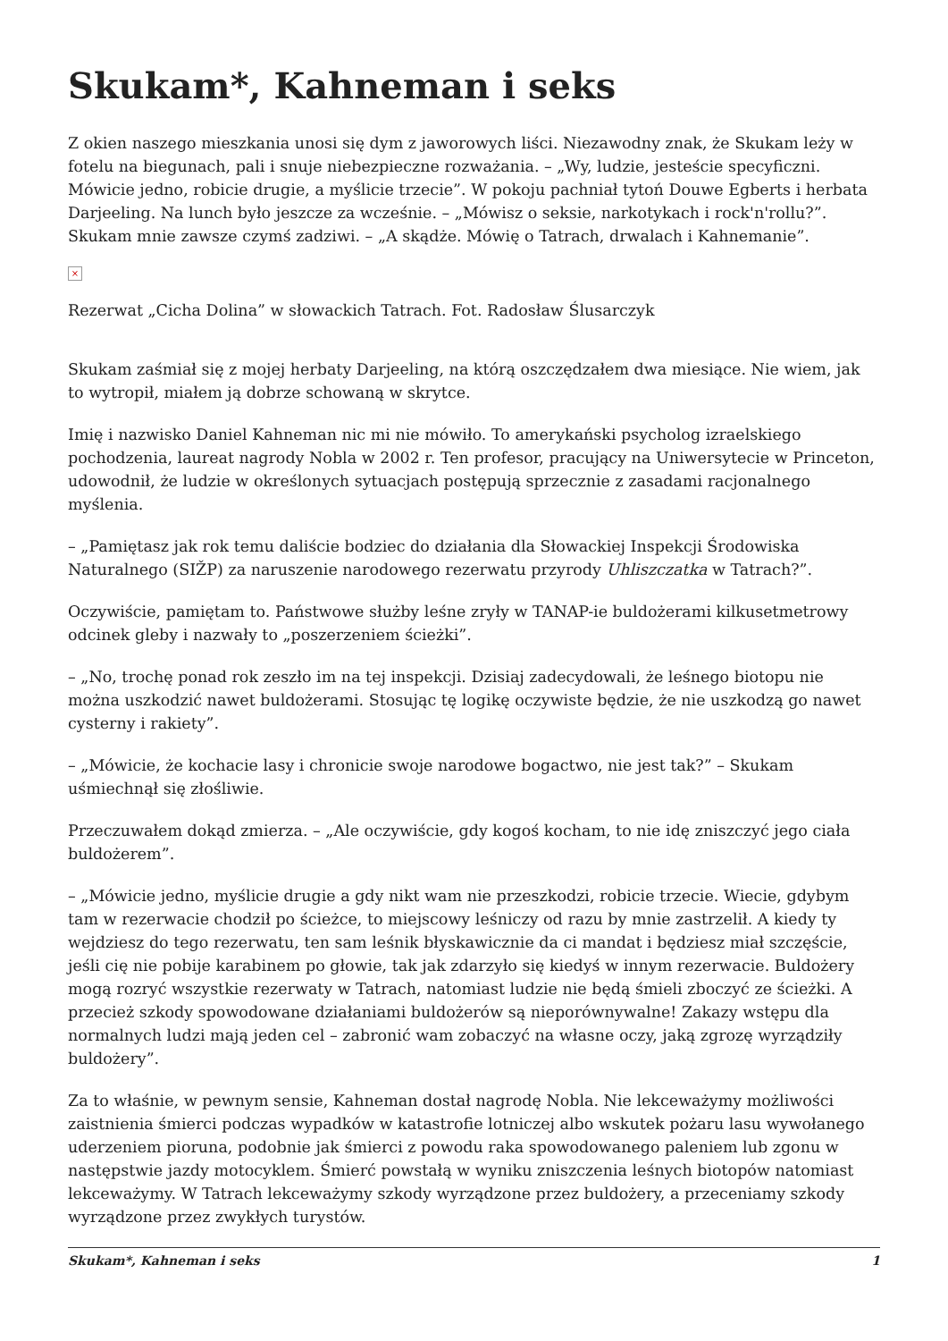Skukam*, Kahneman i seks
Z okien naszego mieszkania unosi się dym z jaworowych liści. Niezawodny znak, że Skukam leży w fotelu na biegunach, pali i snuje niebezpieczne rozważania. – „Wy, ludzie, jesteście specyficzni. Mówicie jedno, robicie drugie, a myślicie trzecie”. W pokoju pachniał tytoń Douwe Egberts i herbata Darjeeling. Na lunch było jeszcze za wcześnie. – „Mówisz o seksie, narkotykach i rock'n'rollu?”. Skukam mnie zawsze czymś zadziwi. – „A skądże. Mówię o Tatrach, drwalach i Kahnemanie”.
×
Rezerwat „Cicha Dolina” w słowackich Tatrach. Fot. Radosław Ślusarczyk
Skukam zaśmiał się z mojej herbaty Darjeeling, na którą oszczędzałem dwa miesiące. Nie wiem, jak to wytropił, miałem ją dobrze schowaną w skrytce.
Imię i nazwisko Daniel Kahneman nic mi nie mówiło. To amerykański psycholog izraelskiego pochodzenia, laureat nagrody Nobla w 2002 r. Ten profesor, pracujący na Uniwersytecie w Princeton, udowodnił, że ludzie w określonych sytuacjach postępują sprzecznie z zasadami racjonalnego myślenia.
– „Pamiętasz jak rok temu daliście bodziec do działania dla Słowackiej Inspekcji Środowiska Naturalnego (SIŽP) za naruszenie narodowego rezerwatu przyrody Uhliszczatka w Tatrach?”.
Oczywiście, pamiętam to. Państwowe służby leśne zryły w TANAP-ie buldożerami kilkusetmetrowy odcinek gleby i nazwały to „poszerzeniem ścieżki”.
– „No, trochę ponad rok zeszło im na tej inspekcji. Dzisiaj zadecydowali, że leśnego biotopu nie można uszkodzić nawet buldożerami. Stosując tę logikę oczywiste będzie, że nie uszkodzą go nawet cysterny i rakiety”.
– „Mówicie, że kochacie lasy i chronicie swoje narodowe bogactwo, nie jest tak?” – Skukam uśmiechnął się złośliwie.
Przeczuwałem dokąd zmierza. – „Ale oczywiście, gdy kogoś kocham, to nie idę zniszczyć jego ciała buldożerem”.
– „Mówicie jedno, myślicie drugie a gdy nikt wam nie przeszkodzi, robicie trzecie. Wiecie, gdybym tam w rezerwacie chodził po ścieżce, to miejscowy leśniczy od razu by mnie zastrzelił. A kiedy ty wejdziesz do tego rezerwatu, ten sam leśnik błyskawicznie da ci mandat i będziesz miał szczęście, jeśli cię nie pobije karabinem po głowie, tak jak zdarzyło się kiedyś w innym rezerwacie. Buldożery mogą rozryć wszystkie rezerwaty w Tatrach, natomiast ludzie nie będą śmieli zboczyć ze ścieżki. A przecież szkody spowodowane działaniami buldożerów są nieporównywalne! Zakazy wstępu dla normalnych ludzi mają jeden cel – zabronić wam zobaczyć na własne oczy, jaką zgrozę wyrządziły buldożery”.
Za to właśnie, w pewnym sensie, Kahneman dostał nagrodę Nobla. Nie lekceważymy możliwości zaistnienia śmierci podczas wypadków w katastrofie lotniczej albo wskutek pożaru lasu wywołanego uderzeniem pioruna, podobnie jak śmierci z powodu raka spowodowanego paleniem lub zgonu w następstwie jazdy motocyklem. Śmierć powstałą w wyniku zniszczenia leśnych biotopów natomiast lekceważymy. W Tatrach lekceważymy szkody wyrządzone przez buldożery, a przeceniamy szkody wyrządzone przez zwykłych turystów.
Skukam*, Kahneman i seks 1